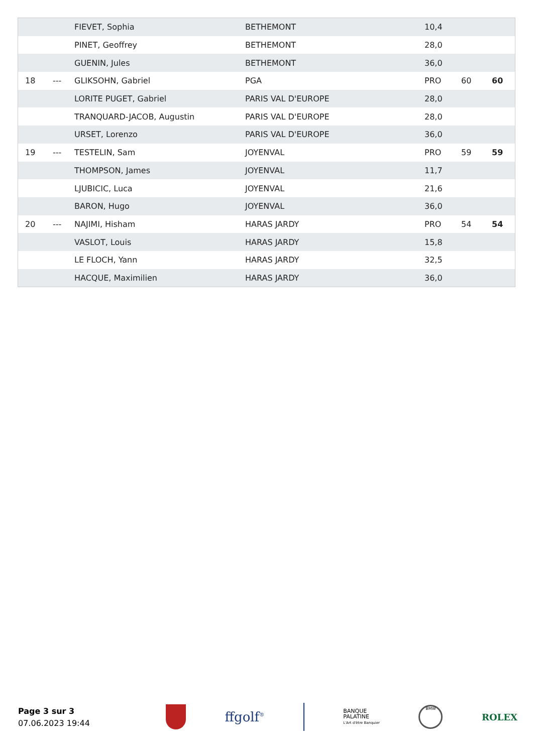| | | FIEVET, Sophia | BETHEMONT | 10,4 | | |
| | | PINET, Geoffrey | BETHEMONT | 28,0 | | |
| | | GUENIN, Jules | BETHEMONT | 36,0 | | |
| 18 | --- | GLIKSOHN, Gabriel | PGA | PRO | 60 | 60 |
| | | LORITE PUGET, Gabriel | PARIS VAL D'EUROPE | 28,0 | | |
| | | TRANQUARD-JACOB, Augustin | PARIS VAL D'EUROPE | 28,0 | | |
| | | URSET, Lorenzo | PARIS VAL D'EUROPE | 36,0 | | |
| 19 | --- | TESTELIN, Sam | JOYENVAL | PRO | 59 | 59 |
| | | THOMPSON, James | JOYENVAL | 11,7 | | |
| | | LJUBICIC, Luca | JOYENVAL | 21,6 | | |
| | | BARON, Hugo | JOYENVAL | 36,0 | | |
| 20 | --- | NAJIMI, Hisham | HARAS JARDY | PRO | 54 | 54 |
| | | VASLOT, Louis | HARAS JARDY | 15,8 | | |
| | | LE FLOCH, Yann | HARAS JARDY | 32,5 | | |
| | | HACQUE, Maximilien | HARAS JARDY | 36,0 | | |
Page 3 sur 3
07.06.2023 19:44
ffgolf<sup>®</sup>
BANQUE
PALATINE
L'Art d'être Banquier
BMW
ROLEX